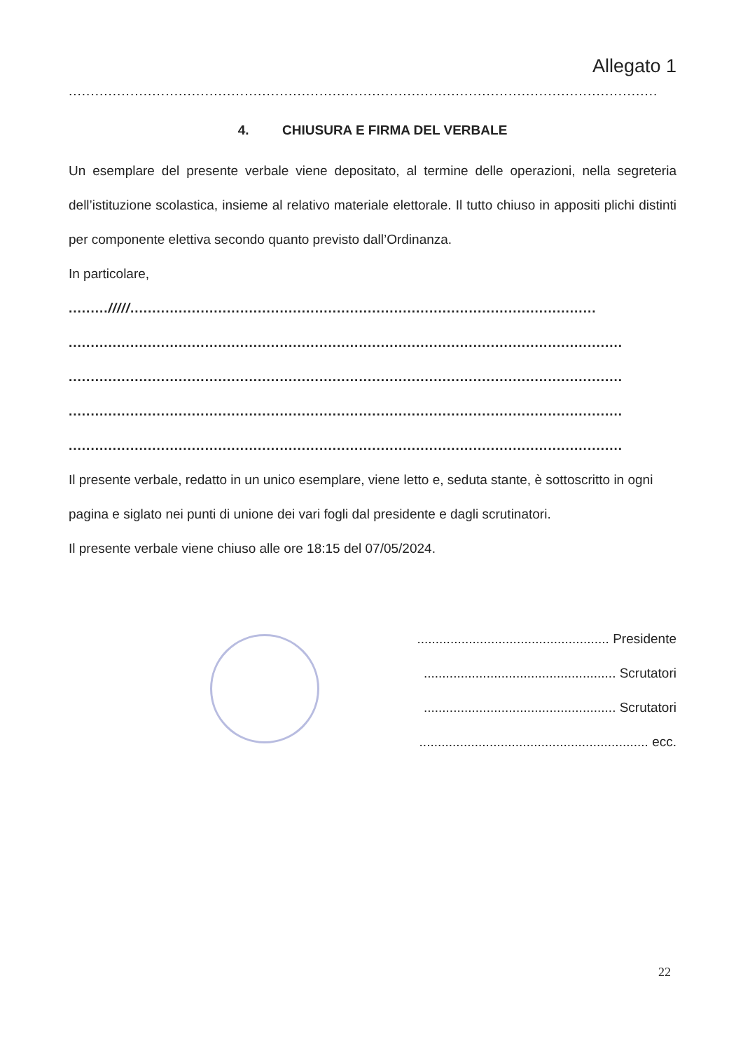Allegato 1
......................................................................................................................................
4. CHIUSURA E FIRMA DEL VERBALE
Un esemplare del presente verbale viene depositato, al termine delle operazioni, nella segreteria dell’istituzione scolastica, insieme al relativo materiale elettorale. Il tutto chiuso in appositi plichi distinti per componente elettiva secondo quanto previsto dall’Ordinanza.
In particolare,
........./////..........................................................................................................
..............................................................................................................................
..............................................................................................................................
..............................................................................................................................
..............................................................................................................................
Il presente verbale, redatto in un unico esemplare, viene letto e, seduta stante, è sottoscritto in ogni pagina e siglato nei punti di unione dei vari fogli dal presidente e dagli scrutinatori.
Il presente verbale viene chiuso alle ore 18:15 del 07/05/2024.
.................................................... Presidente
.................................................... Scrutatori
.................................................... Scrutatori
.............................................................. ecc.
22